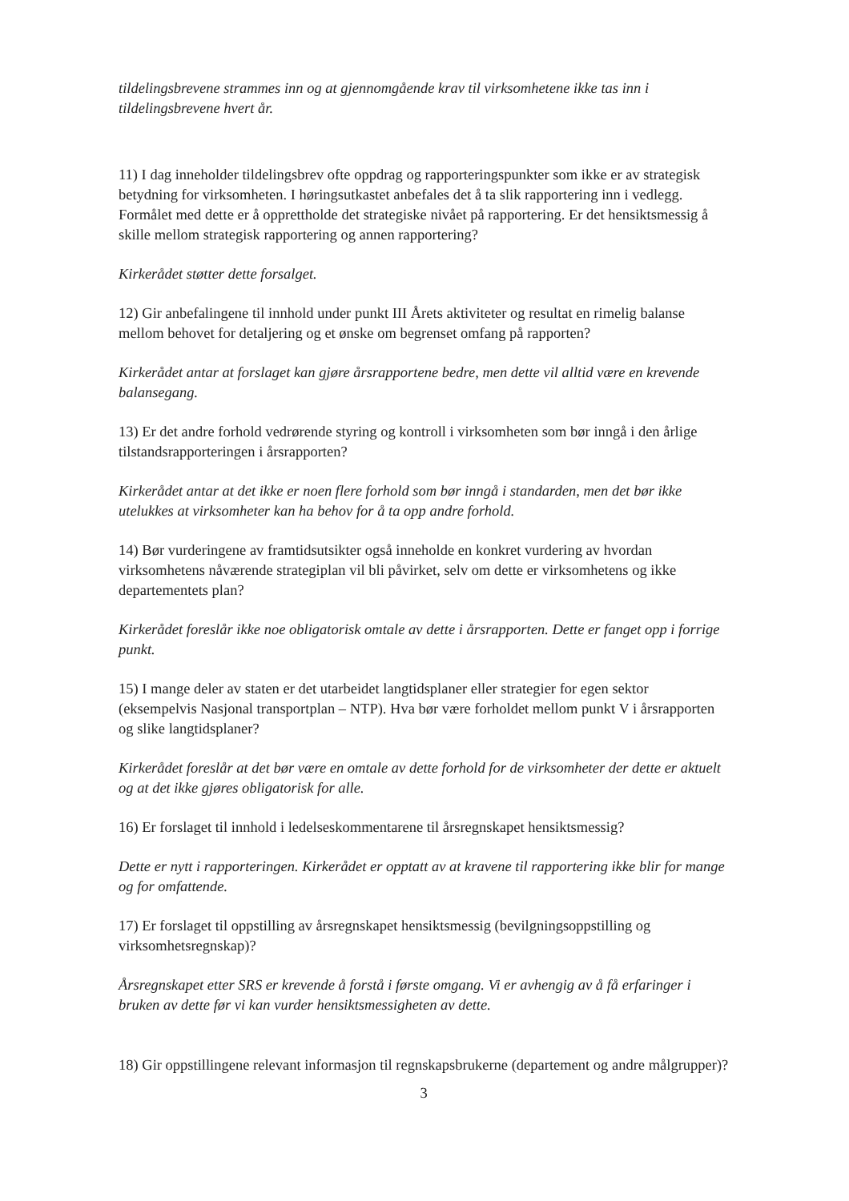tildelingsbrevene strammes inn og at gjennomgående krav til virksomhetene ikke tas inn i tildelingsbrevene hvert år.
11) I dag inneholder tildelingsbrev ofte oppdrag og rapporteringspunkter som ikke er av strategisk betydning for virksomheten. I høringsutkastet anbefales det å ta slik rapportering inn i vedlegg. Formålet med dette er å opprettholde det strategiske nivået på rapportering. Er det hensiktsmessig å skille mellom strategisk rapportering og annen rapportering?
Kirkerådet støtter dette forsalget.
12) Gir anbefalingene til innhold under punkt III Årets aktiviteter og resultat en rimelig balanse mellom behovet for detaljering og et ønske om begrenset omfang på rapporten?
Kirkerådet antar at forslaget kan gjøre årsrapportene bedre, men dette vil alltid være en krevende balansegang.
13) Er det andre forhold vedrørende styring og kontroll i virksomheten som bør inngå i den årlige tilstandsrapporteringen i årsrapporten?
Kirkerådet antar at det ikke er noen flere forhold som bør inngå i standarden, men det bør ikke utelukkes at virksomheter kan ha behov for å ta opp andre forhold.
14) Bør vurderingene av framtidsutsikter også inneholde en konkret vurdering av hvordan virksomhetens nåværende strategiplan vil bli påvirket, selv om dette er virksomhetens og ikke departementets plan?
Kirkerådet foreslår ikke noe obligatorisk omtale av dette i årsrapporten. Dette er fanget opp i forrige punkt.
15) I mange deler av staten er det utarbeidet langtidsplaner eller strategier for egen sektor (eksempelvis Nasjonal transportplan – NTP). Hva bør være forholdet mellom punkt V i årsrapporten og slike langtidsplaner?
Kirkerådet foreslår at det bør være en omtale av dette forhold for de virksomheter der dette er aktuelt og at det ikke gjøres obligatorisk for alle.
16) Er forslaget til innhold i ledelseskommentarene til årsregnskapet hensiktsmessig?
Dette er nytt i rapporteringen. Kirkerådet er opptatt av at kravene til rapportering ikke blir for mange og for omfattende.
17) Er forslaget til oppstilling av årsregnskapet hensiktsmessig (bevilgningsoppstilling og virksomhetsregnskap)?
Årsregnskapet etter SRS er krevende å forstå i første omgang. Vi er avhengig av å få erfaringer i bruken av dette før vi kan vurder hensiktsmessigheten av dette.
18) Gir oppstillingene relevant informasjon til regnskapsbrukerne (departement og andre målgrupper)?
3